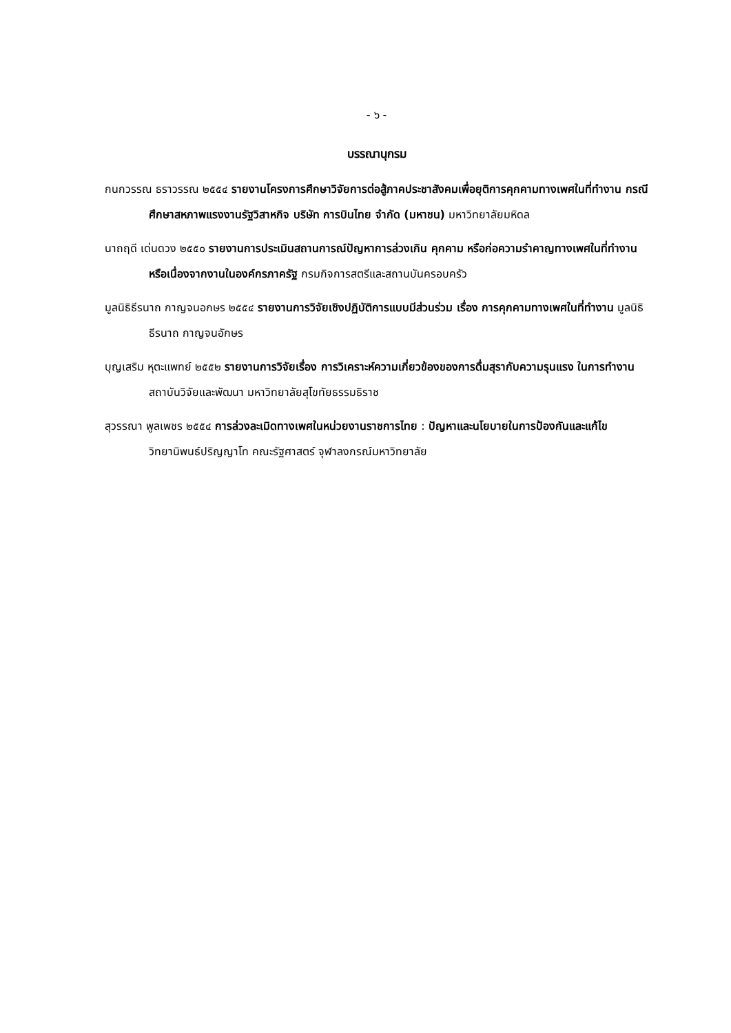- ๖ -
บรรณานุกรม
กนกวรรณ ธราวรรณ ๒๕๕๔ รายงานโครงการศึกษาวิจัยการต่อสู้ภาคประชาสังคมเพื่อยุติการคุกคามทางเพศในที่ทำงาน กรณีศึกษาสหภาพแรงงานรัฐวิสาหกิจ บริษัท การบินไทย จำกัด (มหาชน) มหาวิทยาลัยมหิดล
นาถฤดี เด่นดวง ๒๕๕๐ รายงานการประเมินสถานการณ์ปัญหาการล่วงเกิน คุกคาม หรือก่อความรำคาญทางเพศในที่ทำงาน หรือเนื่องจากงานในองค์กรภาครัฐ กรมกิจการสตรีและสถานบันครอบครัว
มูลนิธิธีรนาถ กาญจนอกษร ๒๕๕๔ รายงานการวิจัยเชิงปฏิบัติการแบบมีส่วนร่วม เรื่อง การคุกคามทางเพศในที่ทำงาน มูลนิธิธีรนาถ กาญจนอักษร
บุญเสริม หุตะแพทย์ ๒๕๕๒ รายงานการวิจัยเรื่อง การวิเคราะห์ความเกี่ยวข้องของการดื่มสุรากับความรุนแรง ในการทำงาน สถาบันวิจัยและพัฒนา มหาวิทยาลัยสุโขทัยธรรมธิราช
สุวรรณา พูลเพชร ๒๕๕๔ การล่วงละเมิดทางเพศในหน่วยงานราชการไทย : ปัญหาและนโยบายในการป้องกันและแก้ไข วิทยานิพนธ์ปริญญาโท คณะรัฐศาสตร์ จุฬาลงกรณ์มหาวิทยาลัย